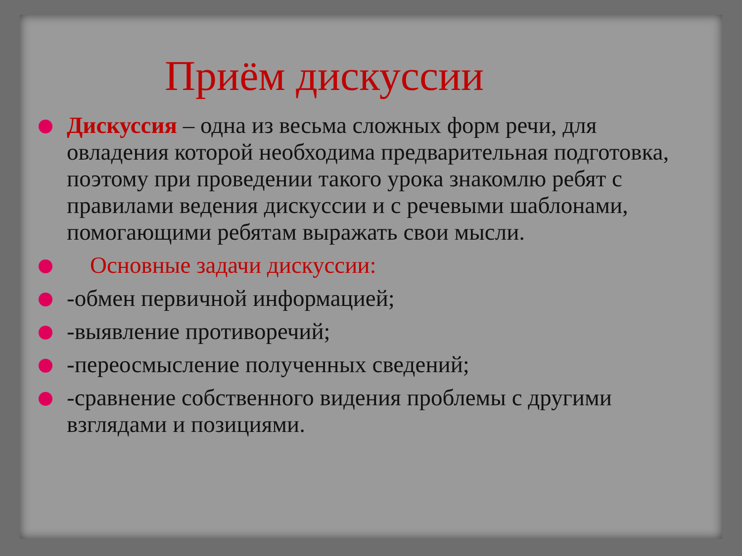Приём дискуссии
Дискуссия – одна из весьма сложных форм речи, для овладения которой необходима предварительная подготовка, поэтому при проведении такого урока знакомлю ребят с правилами ведения дискуссии и с речевыми шаблонами, помогающими ребятам выражать свои мысли.
Основные задачи дискуссии:
-обмен первичной информацией;
-выявление противоречий;
-переосмысление полученных сведений;
-сравнение собственного видения проблемы с другими взглядами и позициями.